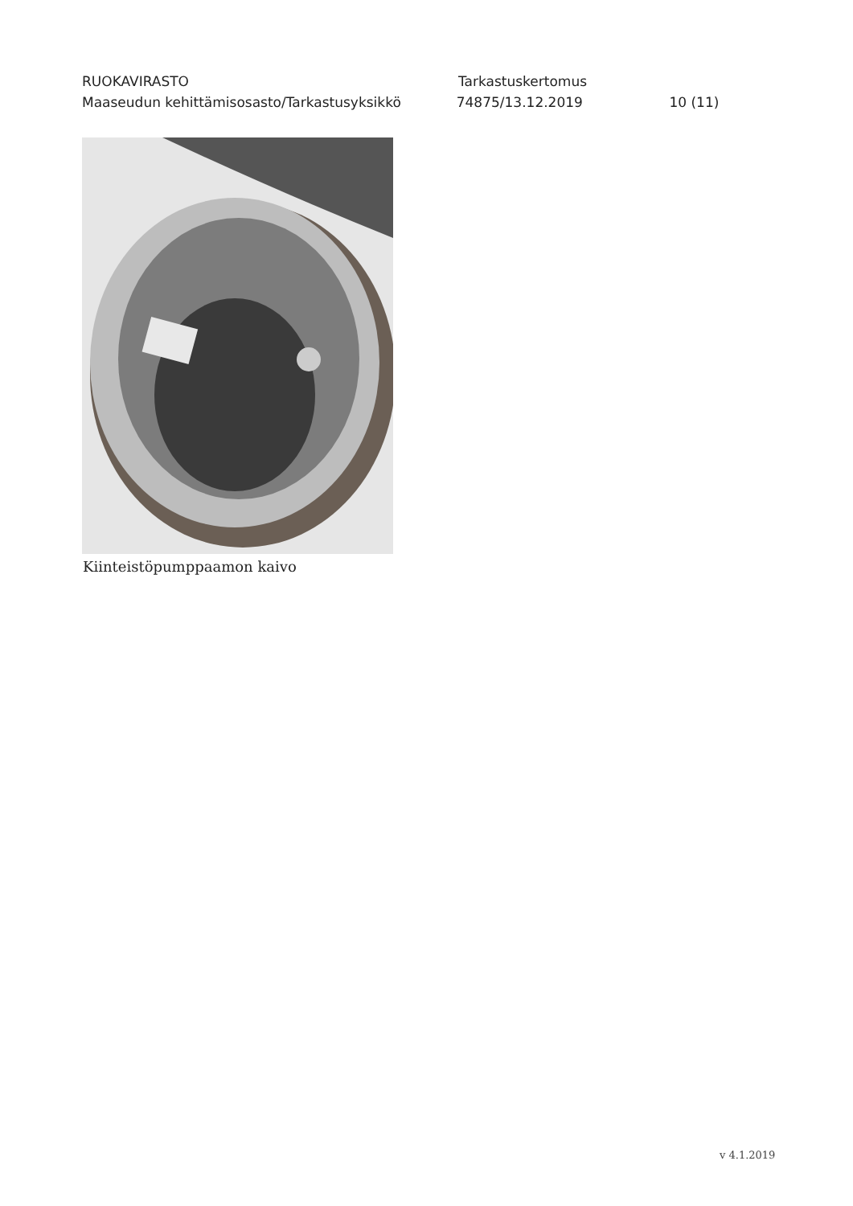RUOKAVIRASTO Tarkastuskertomus
Maaseudun kehittämisosasto/Tarkastusyksikkö 74875/13.12.2019 10 (11)
Kiinteistöpumppaamon kaivo
v 4.1.2019